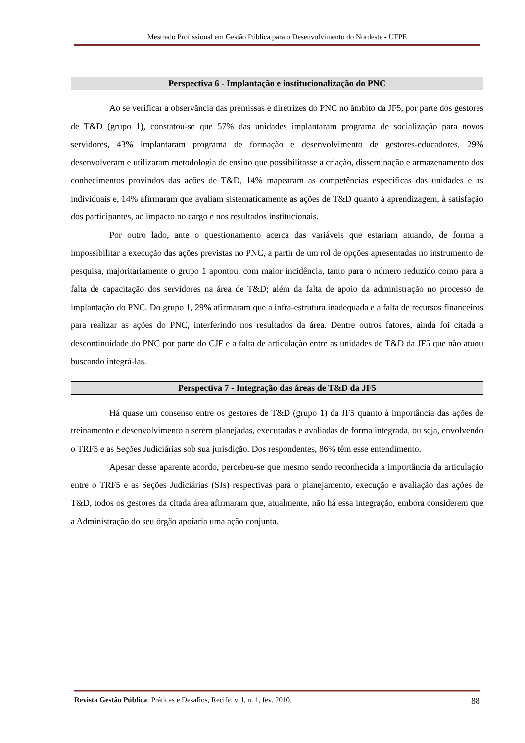Mestrado Profissional em Gestão Pública para o Desenvolvimento do Nordeste - UFPE
Perspectiva 6 - Implantação e institucionalização do PNC
Ao se verificar a observância das premissas e diretrizes do PNC no âmbito da JF5, por parte dos gestores de T&D (grupo 1), constatou-se que 57% das unidades implantaram programa de socialização para novos servidores, 43% implantaram programa de formação e desenvolvimento de gestores-educadores, 29% desenvolveram e utilizaram metodologia de ensino que possibilitasse a criação, disseminação e armazenamento dos conhecimentos provindos das ações de T&D, 14% mapearam as competências específicas das unidades e as individuais e, 14% afirmaram que avaliam sistematicamente as ações de T&D quanto à aprendizagem, à satisfação dos participantes, ao impacto no cargo e nos resultados institucionais.
Por outro lado, ante o questionamento acerca das variáveis que estariam atuando, de forma a impossibilitar a execução das ações previstas no PNC, a partir de um rol de opções apresentadas no instrumento de pesquisa, majoritariamente o grupo 1 apontou, com maior incidência, tanto para o número reduzido como para a falta de capacitação dos servidores na área de T&D; além da falta de apoio da administração no processo de implantação do PNC. Do grupo 1, 29% afirmaram que a infra-estrutura inadequada e a falta de recursos financeiros para realizar as ações do PNC, interferindo nos resultados da área. Dentre outros fatores, ainda foi citada a descontinuidade do PNC por parte do CJF e a falta de articulação entre as unidades de T&D da JF5 que não atuou buscando integrá-las.
Perspectiva 7 - Integração das áreas de T&D da JF5
Há quase um consenso entre os gestores de T&D (grupo 1) da JF5 quanto à importância das ações de treinamento e desenvolvimento a serem planejadas, executadas e avaliadas de forma integrada, ou seja, envolvendo o TRF5 e as Seções Judiciárias sob sua jurisdição. Dos respondentes, 86% têm esse entendimento.
Apesar desse aparente acordo, percebeu-se que mesmo sendo reconhecida a importância da articulação entre o TRF5 e as Seções Judiciárias (SJs) respectivas para o planejamento, execução e avaliação das ações de T&D, todos os gestores da citada área afirmaram que, atualmente, não há essa integração, embora considerem que a Administração do seu órgão apoiaria uma ação conjunta.
Revista Gestão Pública: Práticas e Desafios, Recife, v. I, n. 1, fev. 2010. 88